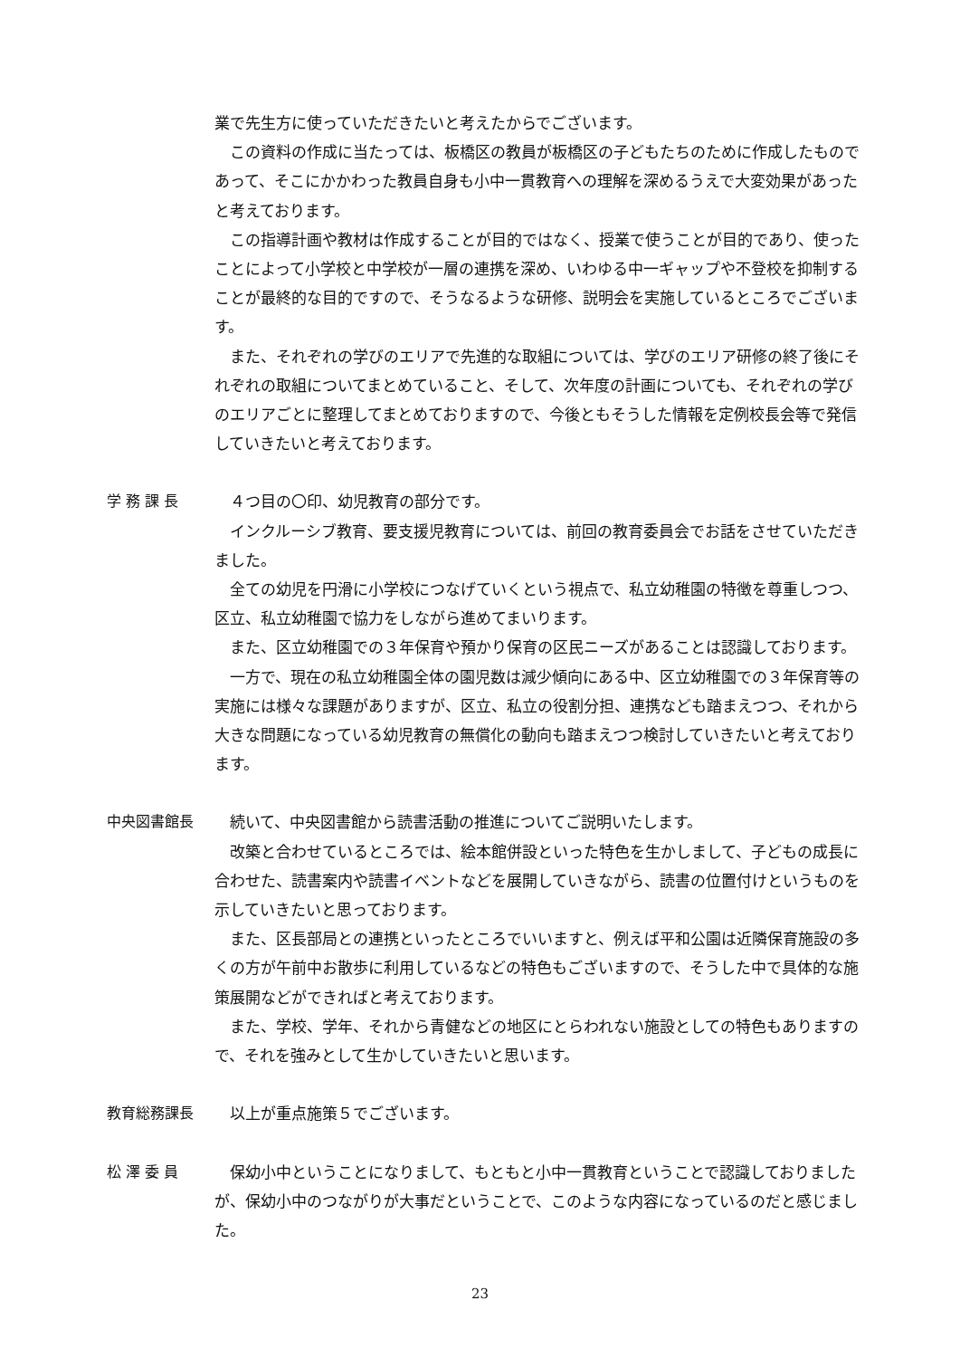業で先生方に使っていただきたいと考えたからでございます。
この資料の作成に当たっては、板橋区の教員が板橋区の子どもたちのために作成したものであって、そこにかかわった教員自身も小中一貫教育への理解を深めるうえで大変効果があったと考えております。
この指導計画や教材は作成することが目的ではなく、授業で使うことが目的であり、使ったことによって小学校と中学校が一層の連携を深め、いわゆる中一ギャップや不登校を抑制することが最終的な目的ですので、そうなるような研修、説明会を実施しているところでございます。
また、それぞれの学びのエリアで先進的な取組については、学びのエリア研修の終了後にそれぞれの取組についてまとめていること、そして、次年度の計画についても、それぞれの学びのエリアごとに整理してまとめておりますので、今後ともそうした情報を定例校長会等で発信していきたいと考えております。
学 務 課 長
４つ目の〇印、幼児教育の部分です。
インクルーシブ教育、要支援児教育については、前回の教育委員会でお話をさせていただきました。
全ての幼児を円滑に小学校につなげていくという視点で、私立幼稚園の特徴を尊重しつつ、区立、私立幼稚園で協力をしながら進めてまいります。
また、区立幼稚園での３年保育や預かり保育の区民ニーズがあることは認識しております。
一方で、現在の私立幼稚園全体の園児数は減少傾向にある中、区立幼稚園での３年保育等の実施には様々な課題がありますが、区立、私立の役割分担、連携なども踏まえつつ、それから大きな問題になっている幼児教育の無償化の動向も踏まえつつ検討していきたいと考えております。
中央図書館長
続いて、中央図書館から読書活動の推進についてご説明いたします。
改築と合わせているところでは、絵本館併設といった特色を生かしまして、子どもの成長に合わせた、読書案内や読書イベントなどを展開していきながら、読書の位置付けというものを示していきたいと思っております。
また、区長部局との連携といったところでいいますと、例えば平和公園は近隣保育施設の多くの方が午前中お散歩に利用しているなどの特色もございますので、そうした中で具体的な施策展開などができればと考えております。
また、学校、学年、それから青健などの地区にとらわれない施設としての特色もありますので、それを強みとして生かしていきたいと思います。
教育総務課長
以上が重点施策５でございます。
松 澤 委 員
保幼小中ということになりまして、もともと小中一貫教育ということで認識しておりましたが、保幼小中のつながりが大事だということで、このような内容になっているのだと感じました。
23